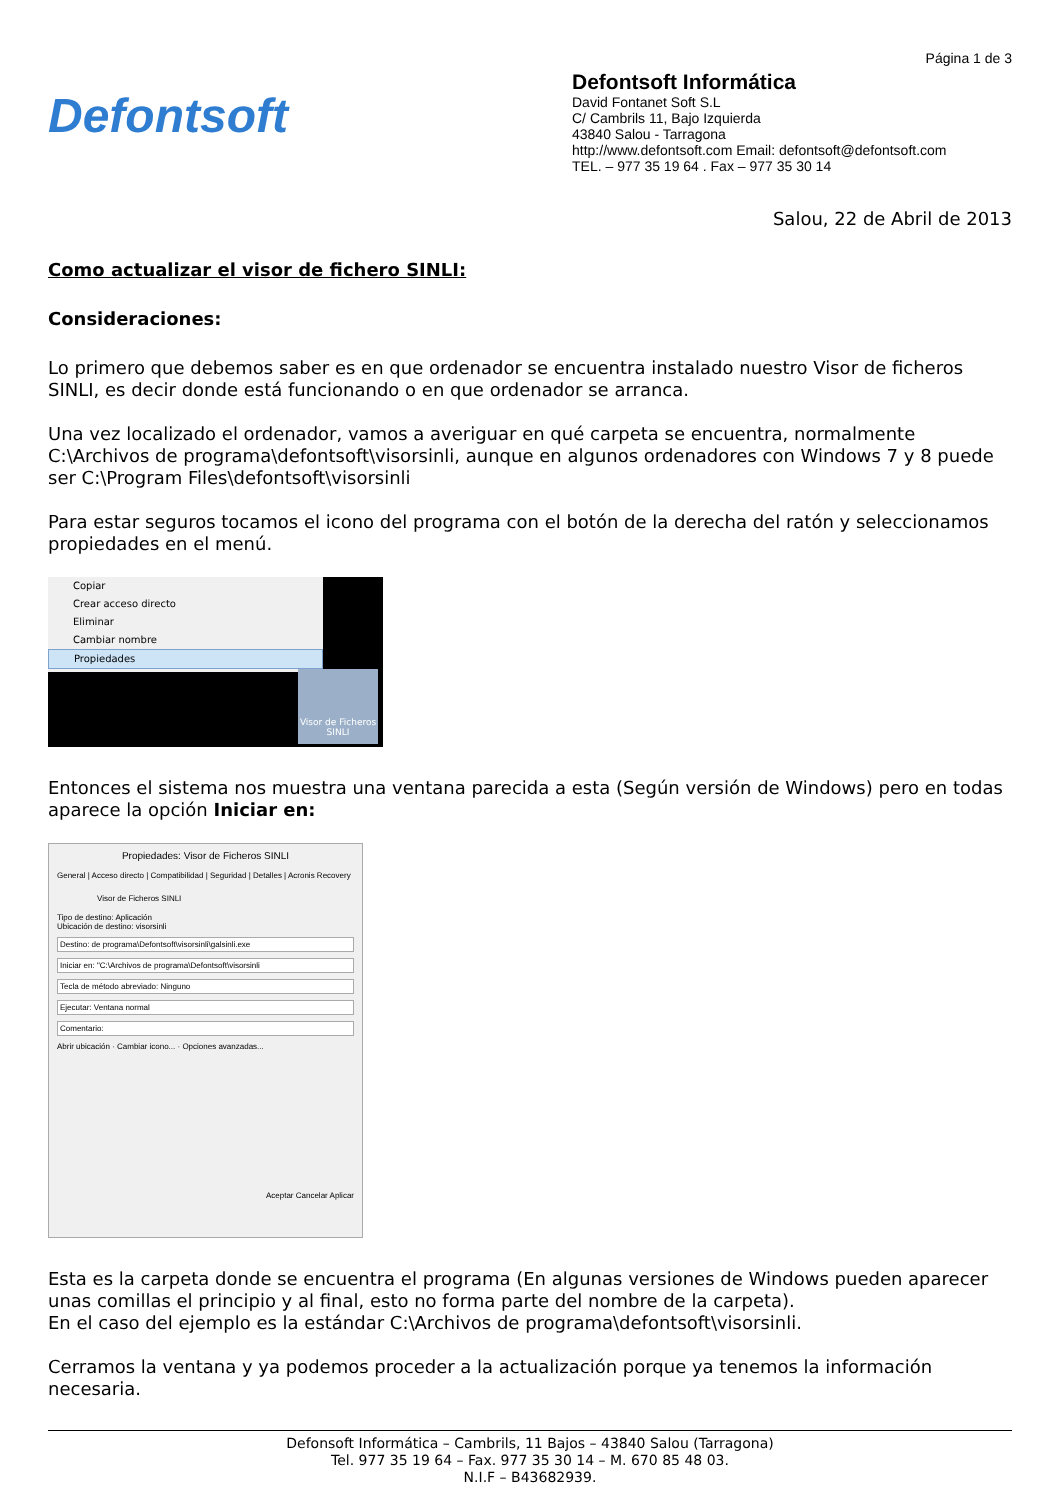Defontsoft
Página 1 de 3
Defontsoft Informática
David Fontanet Soft S.L
C/ Cambrils 11, Bajo Izquierda
43840 Salou - Tarragona
http://www.defontsoft.com Email: defontsoft@defontsoft.com
TEL. – 977 35 19 64 . Fax – 977 35 30 14
Salou, 22 de Abril de 2013
Como actualizar el visor de fichero SINLI:
Consideraciones:
Lo primero que debemos saber es en que ordenador se encuentra instalado nuestro Visor de ficheros SINLI, es decir donde está funcionando o en que ordenador se arranca.
Una vez localizado el ordenador, vamos a averiguar en qué carpeta se encuentra, normalmente C:\Archivos de programa\defontsoft\visorsinli, aunque en algunos ordenadores con Windows 7 y 8 puede ser C:\Program Files\defontsoft\visorsinli
Para estar seguros tocamos el icono del programa con el botón de la derecha del ratón y seleccionamos propiedades en el menú.
Copiar
Crear acceso directo
Eliminar
Cambiar nombre
Propiedades
Visor de Ficheros SINLI
Entonces el sistema nos muestra una ventana parecida a esta (Según versión de Windows) pero en todas aparece la opción Iniciar en:
Propiedades: Visor de Ficheros SINLI
General | Acceso directo | Compatibilidad | Seguridad | Detalles | Acronis Recovery
Visor de Ficheros SINLI
Tipo de destino: Aplicación
Ubicación de destino: visorsinli
Destino: de programa\Defontsoft\visorsinli\galsinli.exe
Iniciar en: "C:\Archivos de programa\Defontsoft\visorsinli
Tecla de método abreviado: Ninguno
Ejecutar: Ventana normal
Comentario:
Abrir ubicación · Cambiar icono... · Opciones avanzadas...
Aceptar Cancelar Aplicar
Esta es la carpeta donde se encuentra el programa (En algunas versiones de Windows pueden aparecer unas comillas el principio y al final, esto no forma parte del nombre de la carpeta).
En el caso del ejemplo es la estándar C:\Archivos de programa\defontsoft\visorsinli.
Cerramos la ventana y ya podemos proceder a la actualización porque ya tenemos la información necesaria.
Defonsoft Informática – Cambrils, 11 Bajos – 43840 Salou (Tarragona)
Tel. 977 35 19 64 – Fax. 977 35 30 14 – M. 670 85 48 03.
N.I.F – B43682939.